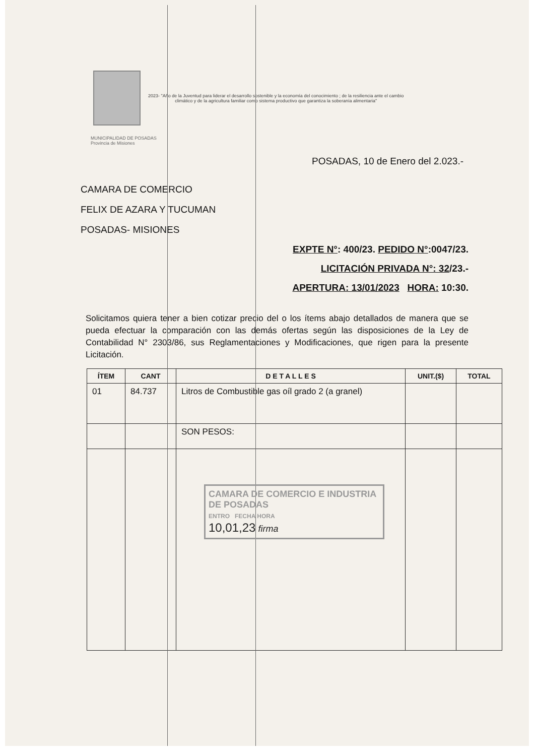2023- "Año de la Juventud para liderar el desarrollo sostenible y la economía del conocimiento ; de la resiliencia ante el cambio
climático y de la agricultura familiar como sistema productivo que garantiza la soberanía alimentaria"
MUNICIPALIDAD DE POSADAS
Provincia de Misiones
POSADAS, 10 de Enero del 2.023.-
CAMARA DE COMERCIO
FELIX DE AZARA Y TUCUMAN
POSADAS- MISIONES
EXPTE N°: 400/23. PEDIDO N°:0047/23.
LICITACIÓN PRIVADA N°: 32/23.-
APERTURA: 13/01/2023 HORA: 10:30.
Solicitamos quiera tener a bien cotizar precio del o los ítems abajo detallados de manera que se pueda efectuar la comparación con las demás ofertas según las disposiciones de la Ley de Contabilidad N° 2303/86, sus Reglamentaciones y Modificaciones, que rigen para la presente Licitación.
| ÍTEM | CANT | D E T A L L E S | UNIT.($) | TOTAL |
| --- | --- | --- | --- | --- |
| 01 | 84.737 | Litros de Combustible gas oíl grado 2 (a granel) | | |
| | | SON PESOS: | | |
CAMARA DE COMERCIO E INDUSTRIA DE POSADAS
ENTRO FECHA HORA
10,01,23 firma